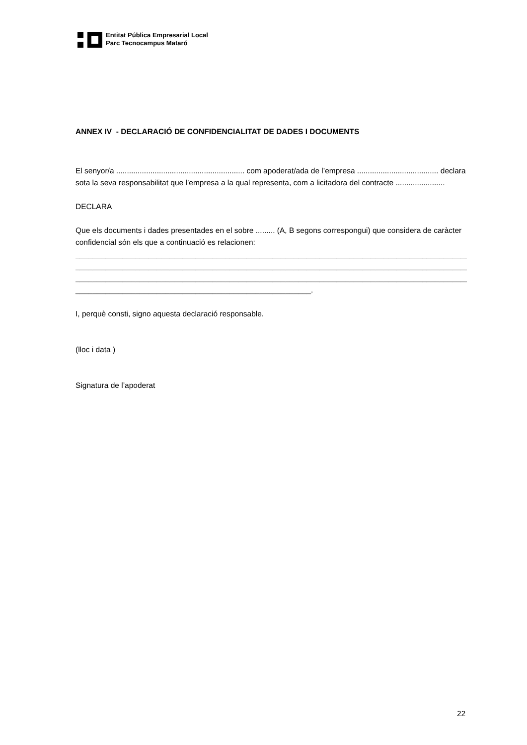Entitat Pública Empresarial Local
Parc Tecnocampus Mataró
ANNEX IV - DECLARACIÓ DE CONFIDENCIALITAT DE DADES I DOCUMENTS
El senyor/a ............................................................ com apoderat/ada de l’empresa ...................................... declara sota la seva responsabilitat que l’empresa a la qual representa, com a licitadora del contracte .......................
DECLARA
Que els documents i dades presentades en el sobre ......... (A, B segons correspongui) que considera de caràcter confidencial són els que a continuació es relacionen:
________________________________________________________________________________________________
________________________________________________________________________________________________
________________________________________________________________________________________________
_______________________________________________________.
I, perquè consti, signo aquesta declaració responsable.
(lloc i data )
Signatura de l’apoderat
22